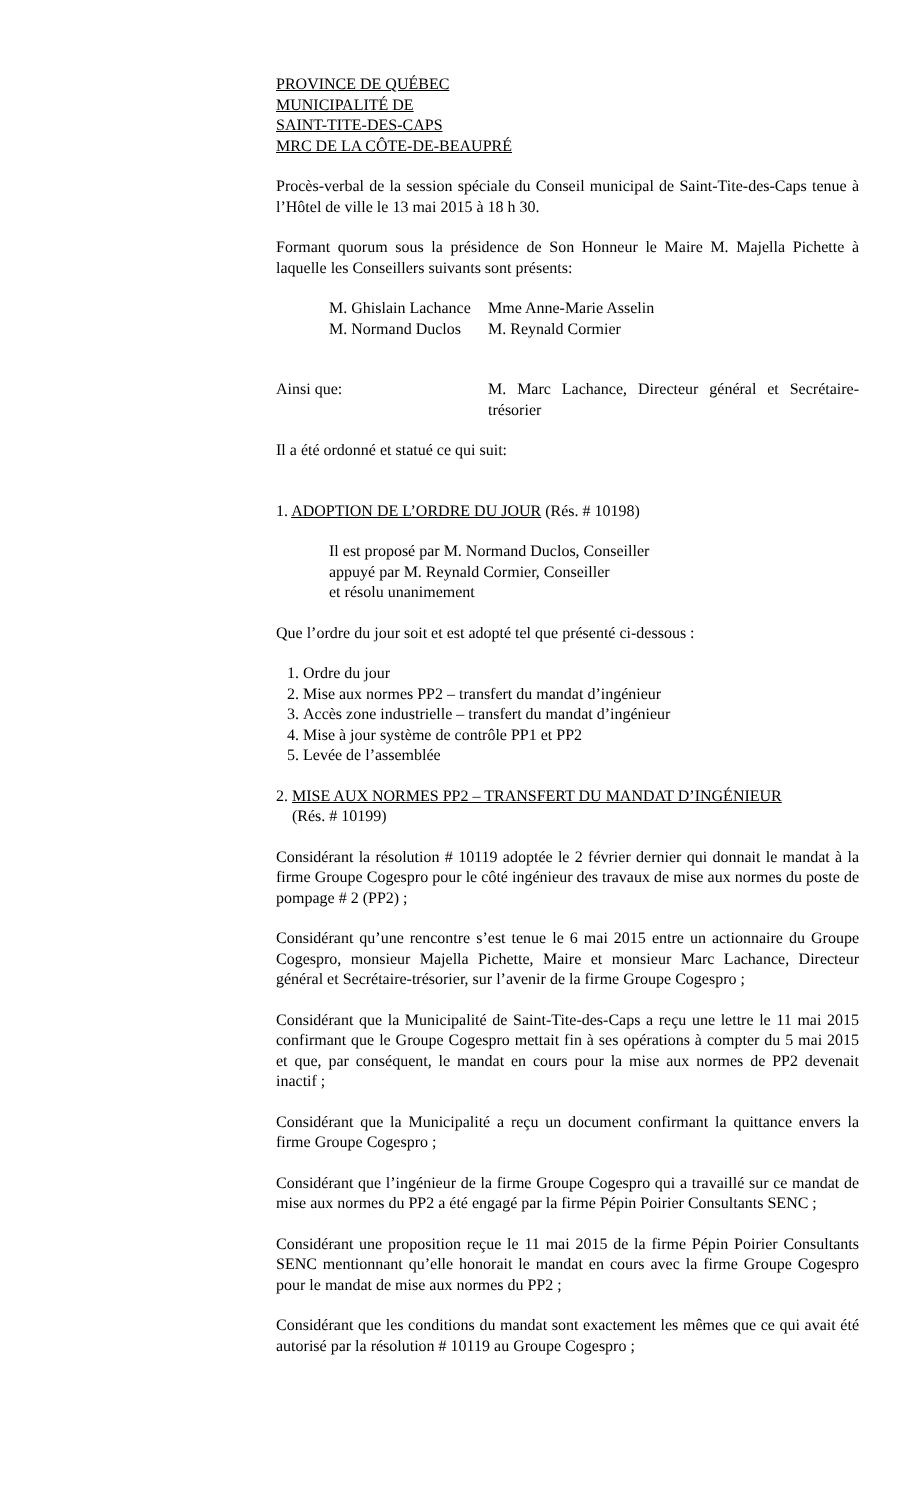PROVINCE DE QUÉBEC
MUNICIPALITÉ DE
SAINT-TITE-DES-CAPS
MRC DE LA CÔTE-DE-BEAUPRÉ
Procès-verbal de la session spéciale du Conseil municipal de Saint-Tite-des-Caps tenue à l’Hôtel de ville le 13 mai 2015 à 18 h 30.
Formant quorum sous la présidence de Son Honneur le Maire M. Majella Pichette à laquelle les Conseillers suivants sont présents:
M. Ghislain Lachance
Mme Anne-Marie Asselin
M. Normand Duclos
M. Reynald Cormier
Ainsi que: M. Marc Lachance, Directeur général et Secrétaire-trésorier
Il a été ordonné et statué ce qui suit:
1. ADOPTION DE L’ORDRE DU JOUR (Rés. # 10198)
Il est proposé par M. Normand Duclos, Conseiller
appuyé par M. Reynald Cormier, Conseiller
et résolu unanimement
Que l’ordre du jour soit et est adopté tel que présenté ci-dessous :
1. Ordre du jour
2. Mise aux normes PP2 – transfert du mandat d’ingénieur
3. Accès zone industrielle – transfert du mandat d’ingénieur
4. Mise à jour système de contrôle PP1 et PP2
5. Levée de l’assemblée
2. MISE AUX NORMES PP2 – TRANSFERT DU MANDAT D’INGÉNIEUR
(Rés. # 10199)
Considérant la résolution # 10119 adoptée le 2 février dernier qui donnait le mandat à la firme Groupe Cogespro pour le côté ingénieur des travaux de mise aux normes du poste de pompage # 2 (PP2) ;
Considérant qu’une rencontre s’est tenue le 6 mai 2015 entre un actionnaire du Groupe Cogespro, monsieur Majella Pichette, Maire et monsieur Marc Lachance, Directeur général et Secrétaire-trésorier, sur l’avenir de la firme Groupe Cogespro ;
Considérant que la Municipalité de Saint-Tite-des-Caps a reçu une lettre le 11 mai 2015 confirmant que le Groupe Cogespro mettait fin à ses opérations à compter du 5 mai 2015 et que, par conséquent, le mandat en cours pour la mise aux normes de PP2 devenait inactif ;
Considérant que la Municipalité a reçu un document confirmant la quittance envers la firme Groupe Cogespro ;
Considérant que l’ingénieur de la firme Groupe Cogespro qui a travaillé sur ce mandat de mise aux normes du PP2 a été engagé par la firme Pépin Poirier Consultants SENC ;
Considérant une proposition reçue le 11 mai 2015 de la firme Pépin Poirier Consultants SENC mentionnant qu’elle honorait le mandat en cours avec la firme Groupe Cogespro pour le mandat de mise aux normes du PP2 ;
Considérant que les conditions du mandat sont exactement les mêmes que ce qui avait été autorisé par la résolution # 10119 au Groupe Cogespro ;